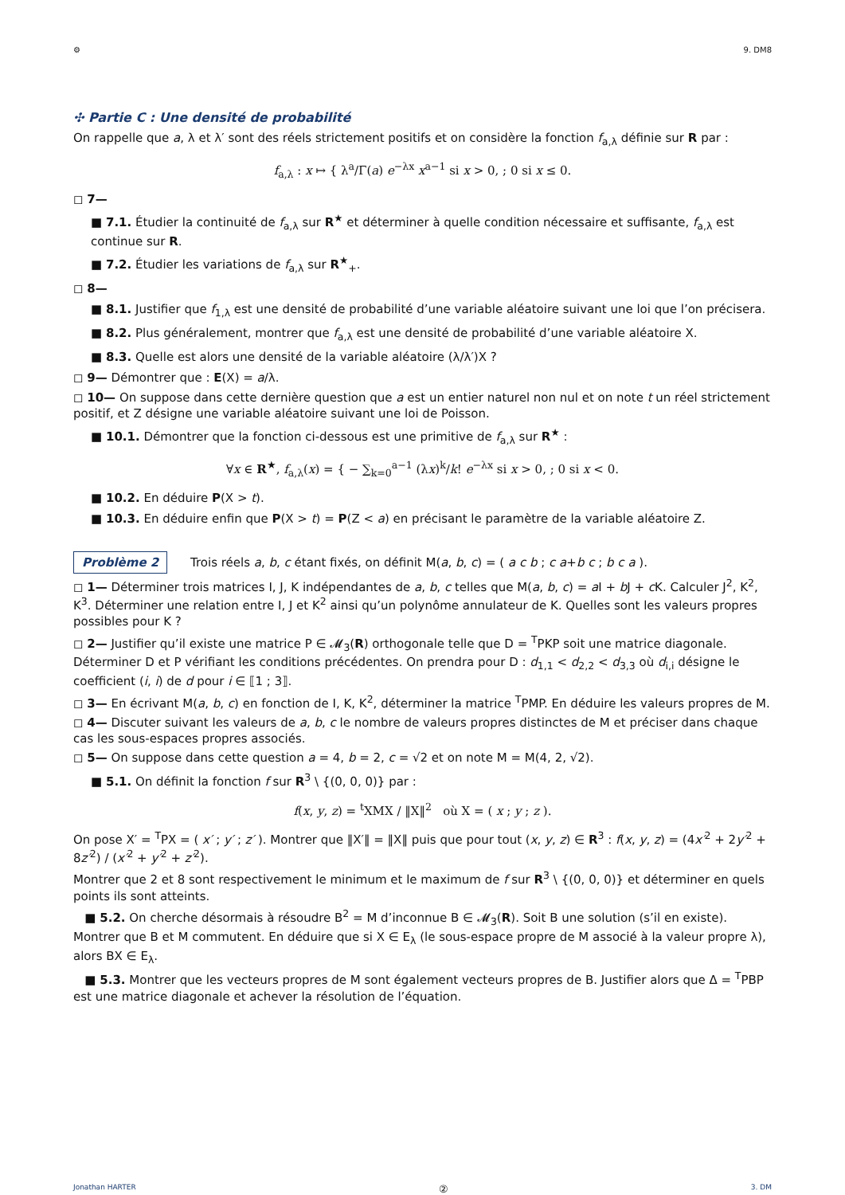⚙ 9. DM8
✣ Partie C : Une densité de probabilité
On rappelle que a, λ et λ′ sont des réels strictement positifs et on considère la fonction f<sub>a,λ</sub> définie sur R par :
f<sub>a,λ</sub> : x ↦ { λ<sup>a</sup>/Γ(a) e<sup>−λx</sup> x<sup>a−1</sup> si x > 0, ; 0 si x ≤ 0.
◻ 7—
■ 7.1. Étudier la continuité de f<sub>a,λ</sub> sur R<sup>★</sup> et déterminer à quelle condition nécessaire et suffisante, f<sub>a,λ</sub> est continue sur R.
■ 7.2. Étudier les variations de f<sub>a,λ</sub> sur R<sup>★</sup><sub>+</sub>.
◻ 8—
■ 8.1. Justifier que f<sub>1,λ</sub> est une densité de probabilité d’une variable aléatoire suivant une loi que l’on précisera.
■ 8.2. Plus généralement, montrer que f<sub>a,λ</sub> est une densité de probabilité d’une variable aléatoire X.
■ 8.3. Quelle est alors une densité de la variable aléatoire (λ/λ′)X ?
◻ 9— Démontrer que : E(X) = a/λ.
◻ 10— On suppose dans cette dernière question que a est un entier naturel non nul et on note t un réel strictement positif, et Z désigne une variable aléatoire suivant une loi de Poisson.
■ 10.1. Démontrer que la fonction ci-dessous est une primitive de f<sub>a,λ</sub> sur R<sup>★</sup> :
∀x ∈ R<sup>★</sup>, f<sub>a,λ</sub>(x) = { − ∑<sub>k=0</sub><sup>a−1</sup> (λx)<sup>k</sup>/k! e<sup>−λx</sup> si x > 0, ; 0 si x < 0.
■ 10.2. En déduire P(X > t).
■ 10.3. En déduire enfin que P(X > t) = P(Z < a) en précisant le paramètre de la variable aléatoire Z.
Problème 2 Trois réels a, b, c étant fixés, on définit M(a, b, c) = ( a c b ; c a+b c ; b c a ).
◻ 1— Déterminer trois matrices I, J, K indépendantes de a, b, c telles que M(a, b, c) = a I + b J + c K. Calculer J<sup>2</sup>, K<sup>2</sup>, K<sup>3</sup>. Déterminer une relation entre I, J et K<sup>2</sup> ainsi qu’un polynôme annulateur de K. Quelles sont les valeurs propres possibles pour K ?
◻ 2— Justifier qu’il existe une matrice P ∈ 𝓜<sub>3</sub>(R) orthogonale telle que D = <sup>T</sup>PKP soit une matrice diagonale. Déterminer D et P vérifiant les conditions précédentes. On prendra pour D : d<sub>1,1</sub> < d<sub>2,2</sub> < d<sub>3,3</sub> où d<sub>i,i</sub> désigne le coefficient (i, i) de d pour i ∈ ⟦1 ; 3⟧.
◻ 3— En écrivant M(a, b, c) en fonction de I, K, K<sup>2</sup>, déterminer la matrice <sup>T</sup>PMP. En déduire les valeurs propres de M.
◻ 4— Discuter suivant les valeurs de a, b, c le nombre de valeurs propres distinctes de M et préciser dans chaque cas les sous-espaces propres associés.
◻ 5— On suppose dans cette question a = 4, b = 2, c = √2 et on note M = M(4, 2, √2).
■ 5.1. On définit la fonction f sur R<sup>3</sup> \ {(0, 0, 0)} par :
f(x, y, z) = <sup>t</sup>XMX / ‖X‖<sup>2</sup> où X = ( x ; y ; z ).
On pose X′ = <sup>T</sup>PX = ( x′ ; y′ ; z′ ). Montrer que ‖X′‖ = ‖X‖ puis que pour tout (x, y, z) ∈ R<sup>3</sup> : f(x, y, z) = (4x′<sup>2</sup> + 2y′<sup>2</sup> + 8z′<sup>2</sup>) / (x′<sup>2</sup> + y′<sup>2</sup> + z′<sup>2</sup>).
Montrer que 2 et 8 sont respectivement le minimum et le maximum de f sur R<sup>3</sup> \ {(0, 0, 0)} et déterminer en quels points ils sont atteints.
■ 5.2. On cherche désormais à résoudre B<sup>2</sup> = M d’inconnue B ∈ 𝓜<sub>3</sub>(R). Soit B une solution (s’il en existe). Montrer que B et M commutent. En déduire que si X ∈ E<sub>λ</sub> (le sous-espace propre de M associé à la valeur propre λ), alors BX ∈ E<sub>λ</sub>.
■ 5.3. Montrer que les vecteurs propres de M sont également vecteurs propres de B. Justifier alors que Δ = <sup>T</sup>PBP est une matrice diagonale et achever la résolution de l’équation.
Jonathan HARTER ② 3. DM